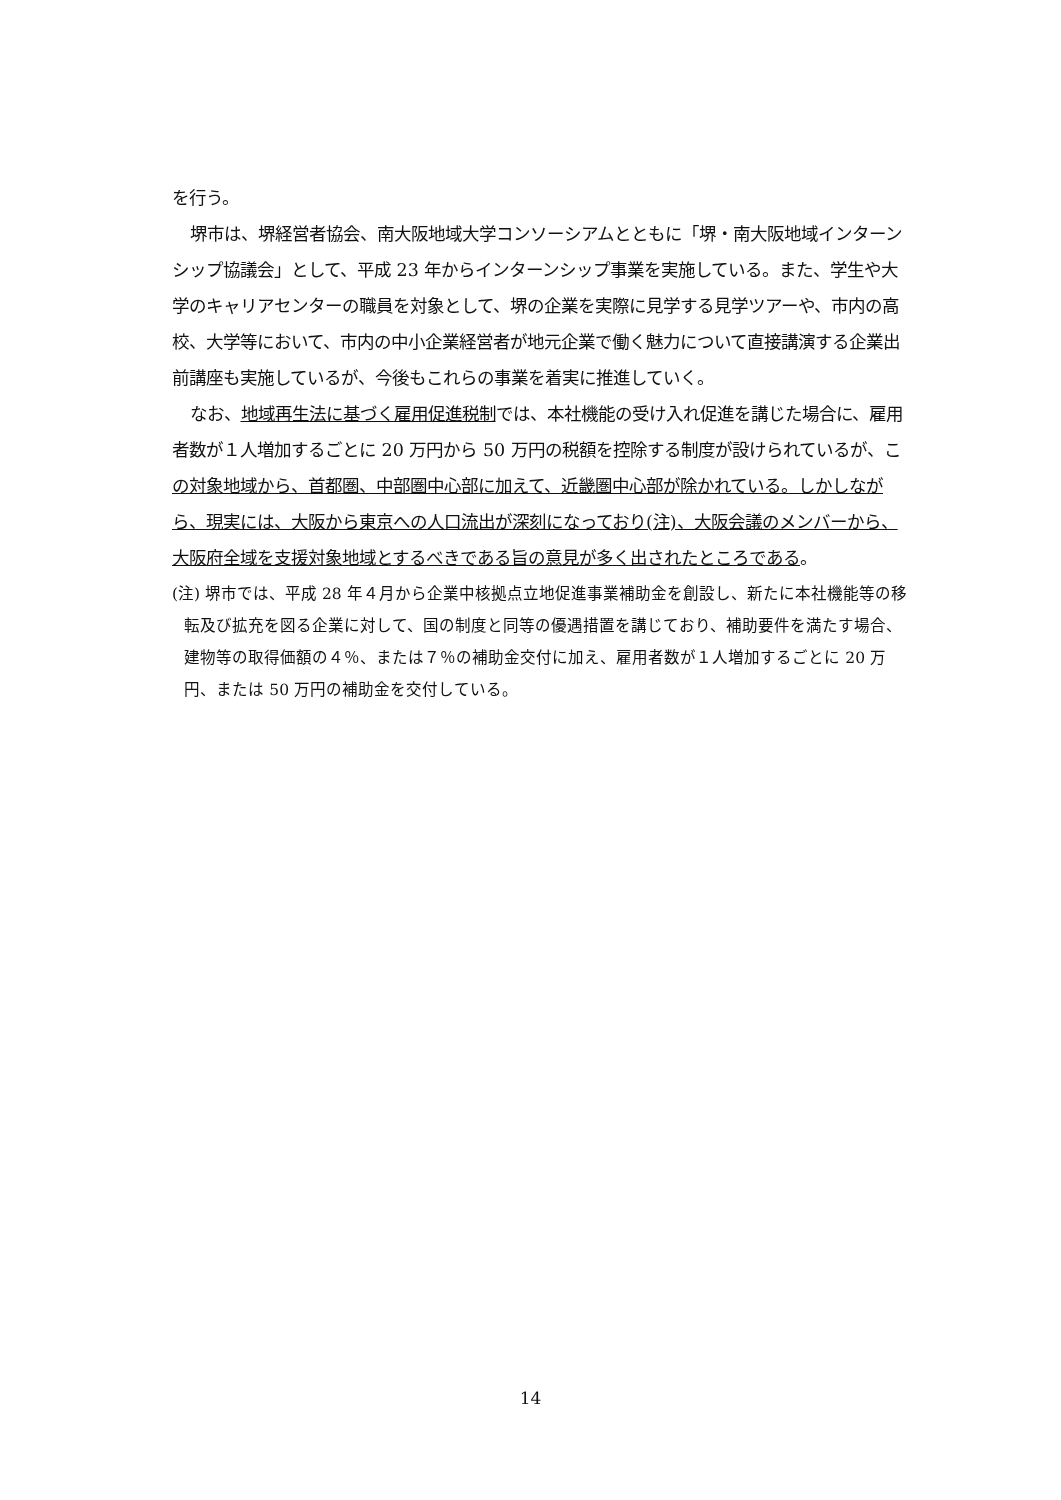を行う。
堺市は、堺経営者協会、南大阪地域大学コンソーシアムとともに「堺・南大阪地域インターンシップ協議会」として、平成 23 年からインターンシップ事業を実施している。また、学生や大学のキャリアセンターの職員を対象として、堺の企業を実際に見学する見学ツアーや、市内の高校、大学等において、市内の中小企業経営者が地元企業で働く魅力について直接講演する企業出前講座も実施しているが、今後もこれらの事業を着実に推進していく。
なお、地域再生法に基づく雇用促進税制では、本社機能の受け入れ促進を講じた場合に、雇用者数が１人増加するごとに 20 万円から 50 万円の税額を控除する制度が設けられているが、この対象地域から、首都圏、中部圏中心部に加えて、近畿圏中心部が除かれている。しかしながら、現実には、大阪から東京への人口流出が深刻になっており(注)、大阪会議のメンバーから、大阪府全域を支援対象地域とするべきである旨の意見が多く出されたところである。
(注) 堺市では、平成 28 年４月から企業中核拠点立地促進事業補助金を創設し、新たに本社機能等の移転及び拡充を図る企業に対して、国の制度と同等の優遇措置を講じており、補助要件を満たす場合、建物等の取得価額の４％、または７％の補助金交付に加え、雇用者数が１人増加するごとに 20 万円、または 50 万円の補助金を交付している。
14